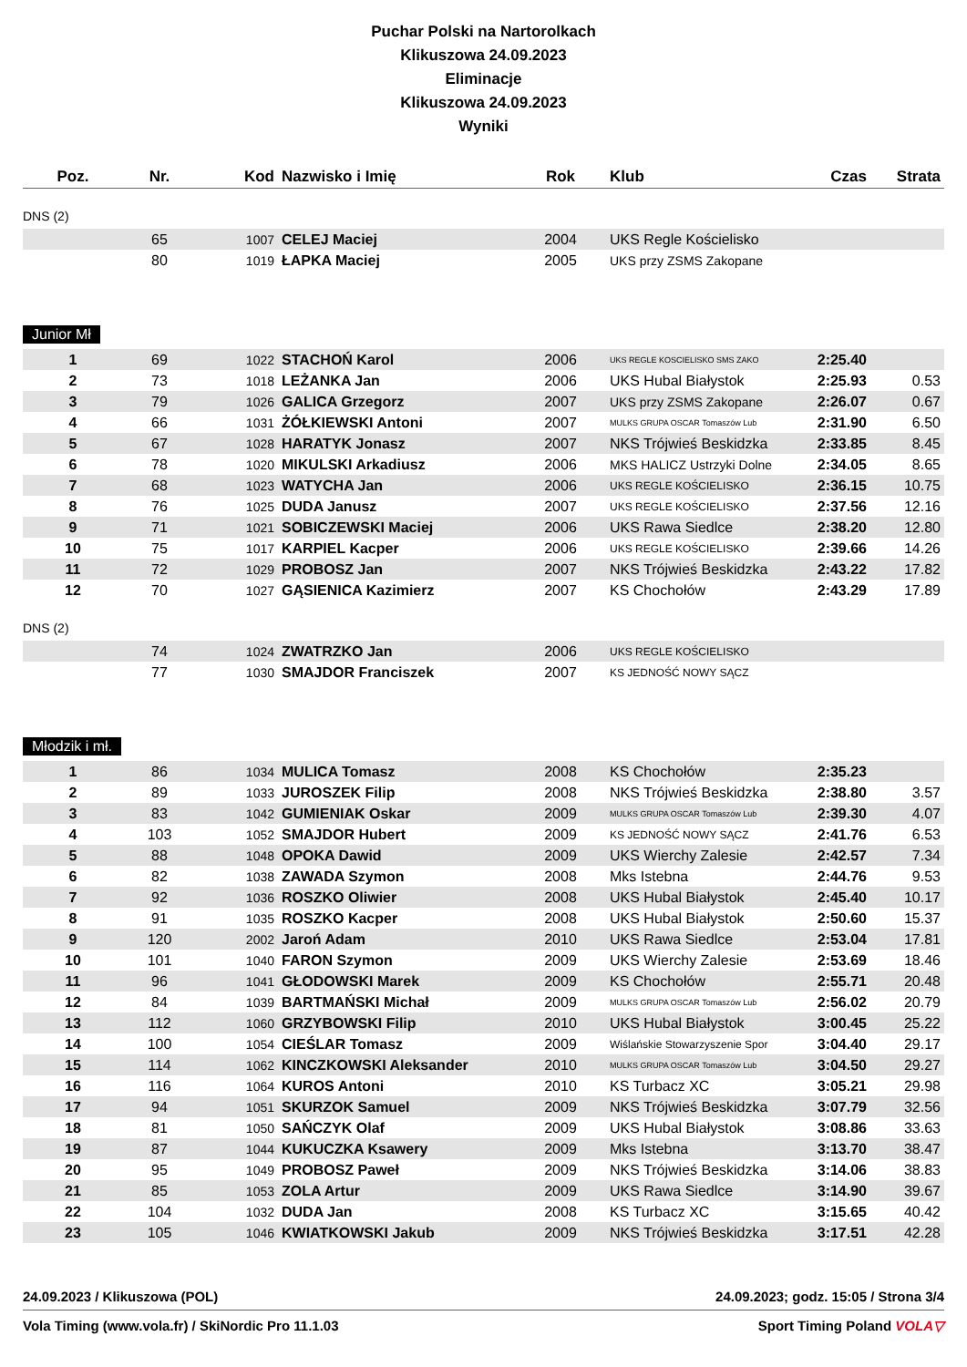Puchar Polski na Nartorolkach
Klikuszowa 24.09.2023
Eliminacje
Klikuszowa 24.09.2023
Wyniki
| Poz. | Nr. | Kod | Nazwisko i Imię | Rok | Klub | Czas | Strata |
| --- | --- | --- | --- | --- | --- | --- | --- |
DNS (2)
| | 65 | 1007 | CELEJ Maciej | 2004 | UKS Regle Kościelisko | | |
| | 80 | 1019 | ŁAPKA Maciej | 2005 | UKS przy ZSMS Zakopane | | |
Junior Mł
| 1 | 69 | 1022 | STACHOŃ Karol | 2006 | UKS REGLE KOSCIELISKO SMS ZAKO | 2:25.40 | |
| 2 | 73 | 1018 | LEŻANKA Jan | 2006 | UKS Hubal Białystok | 2:25.93 | 0.53 |
| 3 | 79 | 1026 | GALICA Grzegorz | 2007 | UKS przy ZSMS Zakopane | 2:26.07 | 0.67 |
| 4 | 66 | 1031 | ŻÓŁKIEWSKI Antoni | 2007 | MULKS GRUPA OSCAR Tomaszów Lub | 2:31.90 | 6.50 |
| 5 | 67 | 1028 | HARATYK Jonasz | 2007 | NKS Trójwieś Beskidzka | 2:33.85 | 8.45 |
| 6 | 78 | 1020 | MIKULSKI Arkadiusz | 2006 | MKS HALICZ Ustrzyki Dolne | 2:34.05 | 8.65 |
| 7 | 68 | 1023 | WATYCHA Jan | 2006 | UKS REGLE KOŚCIELISKO | 2:36.15 | 10.75 |
| 8 | 76 | 1025 | DUDA Janusz | 2007 | UKS REGLE KOŚCIELISKO | 2:37.56 | 12.16 |
| 9 | 71 | 1021 | SOBICZEWSKI Maciej | 2006 | UKS Rawa Siedlce | 2:38.20 | 12.80 |
| 10 | 75 | 1017 | KARPIEL Kacper | 2006 | UKS REGLE KOŚCIELISKO | 2:39.66 | 14.26 |
| 11 | 72 | 1029 | PROBOSZ Jan | 2007 | NKS Trójwieś Beskidzka | 2:43.22 | 17.82 |
| 12 | 70 | 1027 | GĄSIENICA Kazimierz | 2007 | KS Chochołów | 2:43.29 | 17.89 |
DNS (2)
| | 74 | 1024 | ZWATRZKO Jan | 2006 | UKS REGLE KOŚCIELISKO | | |
| | 77 | 1030 | SMAJDOR Franciszek | 2007 | KS JEDNOŚĆ NOWY SĄCZ | | |
Młodzik i mł.
| 1 | 86 | 1034 | MULICA Tomasz | 2008 | KS Chochołów | 2:35.23 | |
| 2 | 89 | 1033 | JUROSZEK Filip | 2008 | NKS Trójwieś Beskidzka | 2:38.80 | 3.57 |
| 3 | 83 | 1042 | GUMIENIAK Oskar | 2009 | MULKS GRUPA OSCAR Tomaszów Lub | 2:39.30 | 4.07 |
| 4 | 103 | 1052 | SMAJDOR Hubert | 2009 | KS JEDNOŚĆ NOWY SĄCZ | 2:41.76 | 6.53 |
| 5 | 88 | 1048 | OPOKA Dawid | 2009 | UKS Wierchy Zalesie | 2:42.57 | 7.34 |
| 6 | 82 | 1038 | ZAWADA Szymon | 2008 | Mks Istebna | 2:44.76 | 9.53 |
| 7 | 92 | 1036 | ROSZKO Oliwier | 2008 | UKS Hubal Białystok | 2:45.40 | 10.17 |
| 8 | 91 | 1035 | ROSZKO Kacper | 2008 | UKS Hubal Białystok | 2:50.60 | 15.37 |
| 9 | 120 | 2002 | Jaroń Adam | 2010 | UKS Rawa Siedlce | 2:53.04 | 17.81 |
| 10 | 101 | 1040 | FARON Szymon | 2009 | UKS Wierchy Zalesie | 2:53.69 | 18.46 |
| 11 | 96 | 1041 | GŁODOWSKI Marek | 2009 | KS Chochołów | 2:55.71 | 20.48 |
| 12 | 84 | 1039 | BARTMAŃSKI Michał | 2009 | MULKS GRUPA OSCAR Tomaszów Lub | 2:56.02 | 20.79 |
| 13 | 112 | 1060 | GRZYBOWSKI Filip | 2010 | UKS Hubal Białystok | 3:00.45 | 25.22 |
| 14 | 100 | 1054 | CIEŚLAR Tomasz | 2009 | Wiślańskie Stowarzyszenie Spor | 3:04.40 | 29.17 |
| 15 | 114 | 1062 | KINCZKOWSKI Aleksander | 2010 | MULKS GRUPA OSCAR Tomaszów Lub | 3:04.50 | 29.27 |
| 16 | 116 | 1064 | KUROS Antoni | 2010 | KS Turbacz XC | 3:05.21 | 29.98 |
| 17 | 94 | 1051 | SKURZOK Samuel | 2009 | NKS Trójwieś Beskidzka | 3:07.79 | 32.56 |
| 18 | 81 | 1050 | SAŃCZYK Olaf | 2009 | UKS Hubal Białystok | 3:08.86 | 33.63 |
| 19 | 87 | 1044 | KUKUCZKA Ksawery | 2009 | Mks Istebna | 3:13.70 | 38.47 |
| 20 | 95 | 1049 | PROBOSZ Paweł | 2009 | NKS Trójwieś Beskidzka | 3:14.06 | 38.83 |
| 21 | 85 | 1053 | ZOLA Artur | 2009 | UKS Rawa Siedlce | 3:14.90 | 39.67 |
| 22 | 104 | 1032 | DUDA Jan | 2008 | KS Turbacz XC | 3:15.65 | 40.42 |
| 23 | 105 | 1046 | KWIATKOWSKI Jakub | 2009 | NKS Trójwieś Beskidzka | 3:17.51 | 42.28 |
24.09.2023 / Klikuszowa (POL) 24.09.2023; godz. 15:05 / Strona 3/4
Vola Timing (www.vola.fr) / SkiNordic Pro 11.1.03 Sport Timing Poland VOLA▽